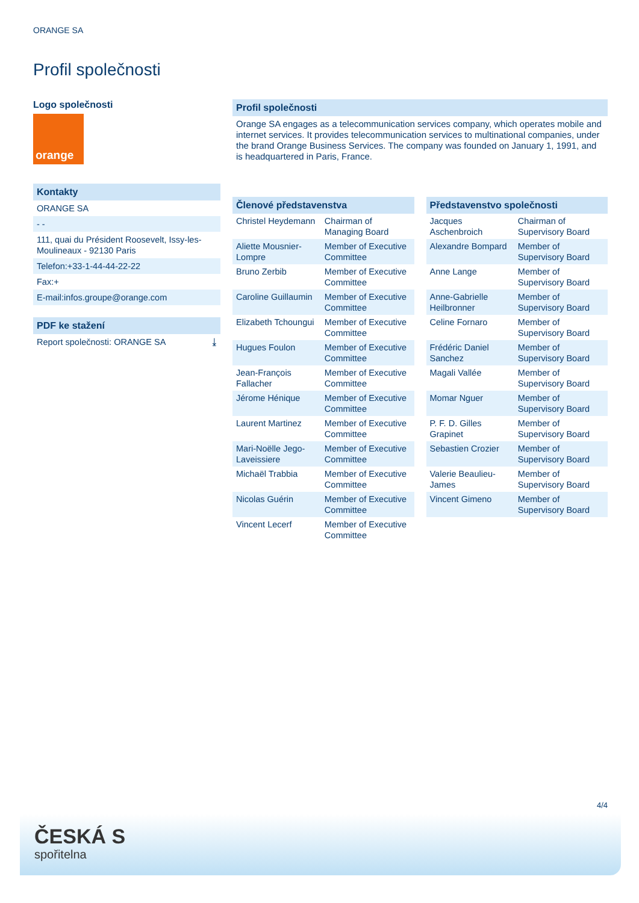ORANGE SA
Profil společnosti
Logo společnosti
orange
Kontakty
ORANGE SA
- -
111, quai du Président Roosevelt, Issy-les-Moulineaux - 92130 Paris
Telefon:+33-1-44-44-22-22
Fax:+
E-mail:infos.groupe@orange.com
PDF ke stažení
Report společnosti: ORANGE SA ⤓
Profil společnosti
Orange SA engages as a telecommunication services company, which operates mobile and internet services. It provides telecommunication services to multinational companies, under the brand Orange Business Services. The company was founded on January 1, 1991, and is headquartered in Paris, France.
| Členové představenstva | |
| --- | --- |
| Christel Heydemann | Chairman of Managing Board |
| Aliette Mousnier-Lompre | Member of Executive Committee |
| Bruno Zerbib | Member of Executive Committee |
| Caroline Guillaumin | Member of Executive Committee |
| Elizabeth Tchoungui | Member of Executive Committee |
| Hugues Foulon | Member of Executive Committee |
| Jean-François Fallacher | Member of Executive Committee |
| Jérome Hénique | Member of Executive Committee |
| Laurent Martinez | Member of Executive Committee |
| Mari-Noëlle Jego-Laveissiere | Member of Executive Committee |
| Michaël Trabbia | Member of Executive Committee |
| Nicolas Guérin | Member of Executive Committee |
| Vincent Lecerf | Member of Executive Committee |
| Představenstvo společnosti | |
| --- | --- |
| Jacques Aschenbroich | Chairman of Supervisory Board |
| Alexandre Bompard | Member of Supervisory Board |
| Anne Lange | Member of Supervisory Board |
| Anne-Gabrielle Heilbronner | Member of Supervisory Board |
| Celine Fornaro | Member of Supervisory Board |
| Frédéric Daniel Sanchez | Member of Supervisory Board |
| Magali Vallée | Member of Supervisory Board |
| Momar Nguer | Member of Supervisory Board |
| P. F. D. Gilles Grapinet | Member of Supervisory Board |
| Sebastien Crozier | Member of Supervisory Board |
| Valerie Beaulieu-James | Member of Supervisory Board |
| Vincent Gimeno | Member of Supervisory Board |
4/4
ČESKÁ S
spořitelna